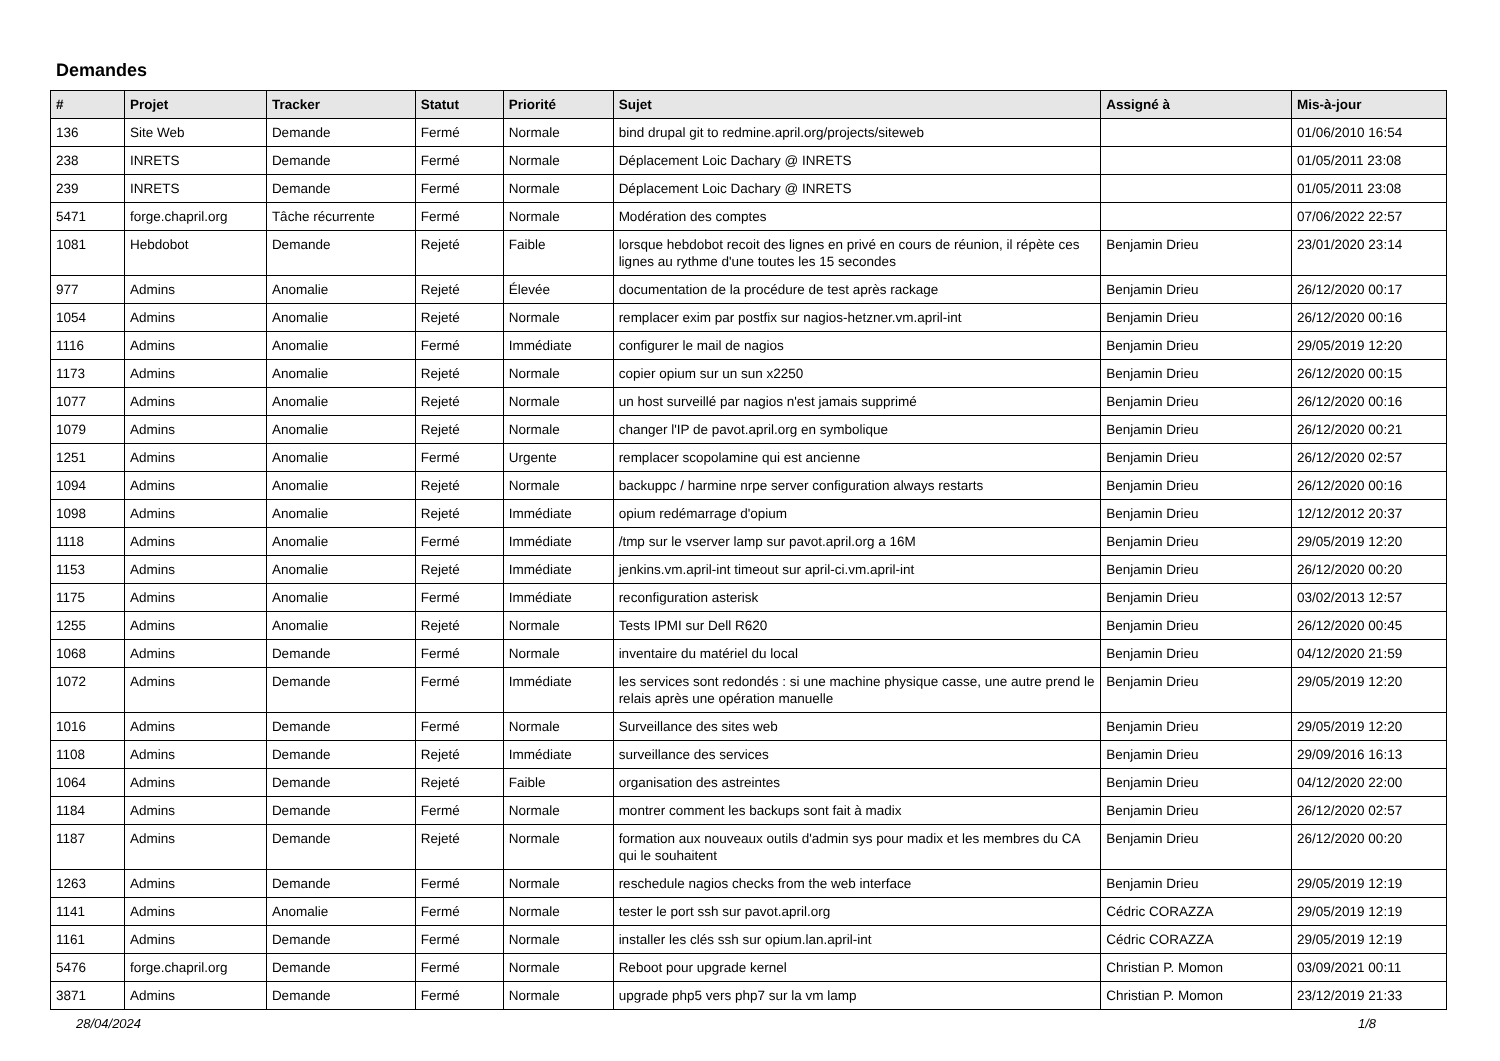Demandes
| # | Projet | Tracker | Statut | Priorité | Sujet | Assigné à | Mis-à-jour |
| --- | --- | --- | --- | --- | --- | --- | --- |
| 136 | Site Web | Demande | Fermé | Normale | bind drupal git to redmine.april.org/projects/siteweb | | 01/06/2010 16:54 |
| 238 | INRETS | Demande | Fermé | Normale | Déplacement Loic Dachary @ INRETS | | 01/05/2011 23:08 |
| 239 | INRETS | Demande | Fermé | Normale | Déplacement Loic Dachary @ INRETS | | 01/05/2011 23:08 |
| 5471 | forge.chapril.org | Tâche récurrente | Fermé | Normale | Modération des comptes | | 07/06/2022 22:57 |
| 1081 | Hebdobot | Demande | Rejeté | Faible | lorsque hebdobot recoit des lignes en privé en cours de réunion, il répète ces lignes au rythme d'une toutes les 15 secondes | Benjamin Drieu | 23/01/2020 23:14 |
| 977 | Admins | Anomalie | Rejeté | Élevée | documentation de la procédure de test après rackage | Benjamin Drieu | 26/12/2020 00:17 |
| 1054 | Admins | Anomalie | Rejeté | Normale | remplacer exim par postfix sur nagios-hetzner.vm.april-int | Benjamin Drieu | 26/12/2020 00:16 |
| 1116 | Admins | Anomalie | Fermé | Immédiate | configurer le mail de nagios | Benjamin Drieu | 29/05/2019 12:20 |
| 1173 | Admins | Anomalie | Rejeté | Normale | copier opium sur un sun x2250 | Benjamin Drieu | 26/12/2020 00:15 |
| 1077 | Admins | Anomalie | Rejeté | Normale | un host surveillé par nagios n'est jamais supprimé | Benjamin Drieu | 26/12/2020 00:16 |
| 1079 | Admins | Anomalie | Rejeté | Normale | changer l'IP de pavot.april.org en symbolique | Benjamin Drieu | 26/12/2020 00:21 |
| 1251 | Admins | Anomalie | Fermé | Urgente | remplacer scopolamine qui est ancienne | Benjamin Drieu | 26/12/2020 02:57 |
| 1094 | Admins | Anomalie | Rejeté | Normale | backuppc / harmine nrpe server configuration always restarts | Benjamin Drieu | 26/12/2020 00:16 |
| 1098 | Admins | Anomalie | Rejeté | Immédiate | opium redémarrage d'opium | Benjamin Drieu | 12/12/2012 20:37 |
| 1118 | Admins | Anomalie | Fermé | Immédiate | /tmp sur le vserver lamp sur pavot.april.org a 16M | Benjamin Drieu | 29/05/2019 12:20 |
| 1153 | Admins | Anomalie | Rejeté | Immédiate | jenkins.vm.april-int timeout sur april-ci.vm.april-int | Benjamin Drieu | 26/12/2020 00:20 |
| 1175 | Admins | Anomalie | Fermé | Immédiate | reconfiguration asterisk | Benjamin Drieu | 03/02/2013 12:57 |
| 1255 | Admins | Anomalie | Rejeté | Normale | Tests IPMI sur Dell R620 | Benjamin Drieu | 26/12/2020 00:45 |
| 1068 | Admins | Demande | Fermé | Normale | inventaire du matériel du local | Benjamin Drieu | 04/12/2020 21:59 |
| 1072 | Admins | Demande | Fermé | Immédiate | les services sont redondés : si une machine physique casse, une autre prend le relais après une opération manuelle | Benjamin Drieu | 29/05/2019 12:20 |
| 1016 | Admins | Demande | Fermé | Normale | Surveillance des sites web | Benjamin Drieu | 29/05/2019 12:20 |
| 1108 | Admins | Demande | Rejeté | Immédiate | surveillance des services | Benjamin Drieu | 29/09/2016 16:13 |
| 1064 | Admins | Demande | Rejeté | Faible | organisation des astreintes | Benjamin Drieu | 04/12/2020 22:00 |
| 1184 | Admins | Demande | Fermé | Normale | montrer comment les backups sont fait à madix | Benjamin Drieu | 26/12/2020 02:57 |
| 1187 | Admins | Demande | Rejeté | Normale | formation aux nouveaux outils d'admin sys pour madix et les membres du CA qui le souhaitent | Benjamin Drieu | 26/12/2020 00:20 |
| 1263 | Admins | Demande | Fermé | Normale | reschedule nagios checks from the web interface | Benjamin Drieu | 29/05/2019 12:19 |
| 1141 | Admins | Anomalie | Fermé | Normale | tester le port ssh sur pavot.april.org | Cédric CORAZZA | 29/05/2019 12:19 |
| 1161 | Admins | Demande | Fermé | Normale | installer les clés ssh sur opium.lan.april-int | Cédric CORAZZA | 29/05/2019 12:19 |
| 5476 | forge.chapril.org | Demande | Fermé | Normale | Reboot pour upgrade kernel | Christian P. Momon | 03/09/2021 00:11 |
| 3871 | Admins | Demande | Fermé | Normale | upgrade php5 vers php7 sur la vm lamp | Christian P. Momon | 23/12/2019 21:33 |
28/04/2024 1/8